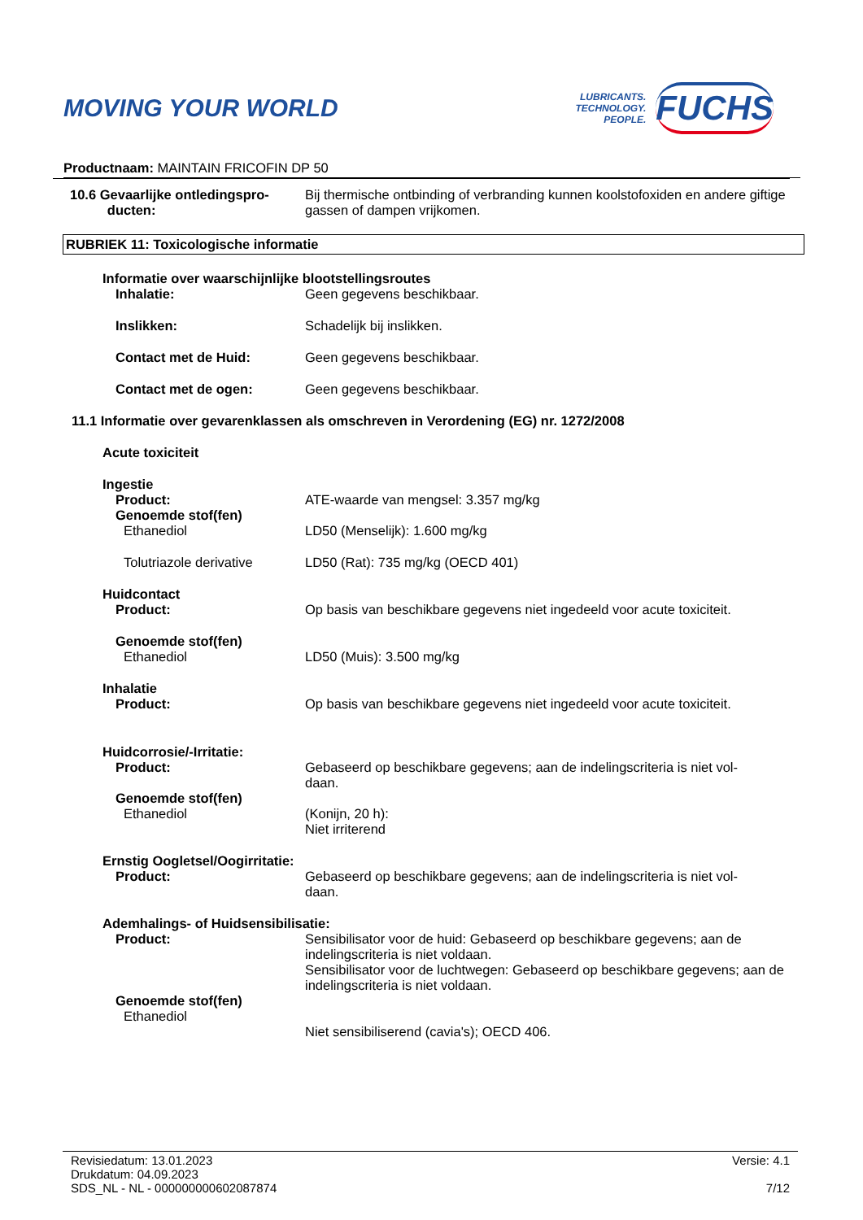MOVING YOUR WORLD
LUBRICANTS.
TECHNOLOGY.
PEOPLE.
FUCHS
Productnaam: MAINTAIN FRICOFIN DP 50
10.6 Gevaarlijke ontledingspro-
ducten:
Bij thermische ontbinding of verbranding kunnen koolstofoxiden en andere giftige gassen of dampen vrijkomen.
RUBRIEK 11: Toxicologische informatie
Informatie over waarschijnlijke blootstellingsroutes
Inhalatie: Geen gegevens beschikbaar.
Inslikken: Schadelijk bij inslikken.
Contact met de Huid: Geen gegevens beschikbaar.
Contact met de ogen: Geen gegevens beschikbaar.
11.1 Informatie over gevarenklassen als omschreven in Verordening (EG) nr. 1272/2008
Acute toxiciteit
Ingestie
Product: ATE-waarde van mengsel: 3.357 mg/kg
Genoemde stof(fen)
Ethanediol LD50 (Menselijk): 1.600 mg/kg
Tolutriazole derivative LD50 (Rat): 735 mg/kg (OECD 401)
Huidcontact
Product: Op basis van beschikbare gegevens niet ingedeeld voor acute toxiciteit.
Genoemde stof(fen)
Ethanediol LD50 (Muis): 3.500 mg/kg
Inhalatie
Product: Op basis van beschikbare gegevens niet ingedeeld voor acute toxiciteit.
Huidcorrosie/-Irritatie:
Product: Gebaseerd op beschikbare gegevens; aan de indelingscriteria is niet vol-
daan.
Genoemde stof(fen)
Ethanediol (Konijn, 20 h):
Niet irriterend
Ernstig Oogletsel/Oogirritatie:
Product: Gebaseerd op beschikbare gegevens; aan de indelingscriteria is niet vol-
daan.
Ademhalings- of Huidsensibilisatie:
Product: Sensibilisator voor de huid: Gebaseerd op beschikbare gegevens; aan de indelingscriteria is niet voldaan.
Sensibilisator voor de luchtwegen: Gebaseerd op beschikbare gegevens; aan de indelingscriteria is niet voldaan.
Genoemde stof(fen)
Ethanediol
Niet sensibiliserend (cavia's); OECD 406.
Revisiedatum: 13.01.2023
Drukdatum: 04.09.2023
SDS_NL - NL - 000000000602087874
Versie: 4.1
7/12